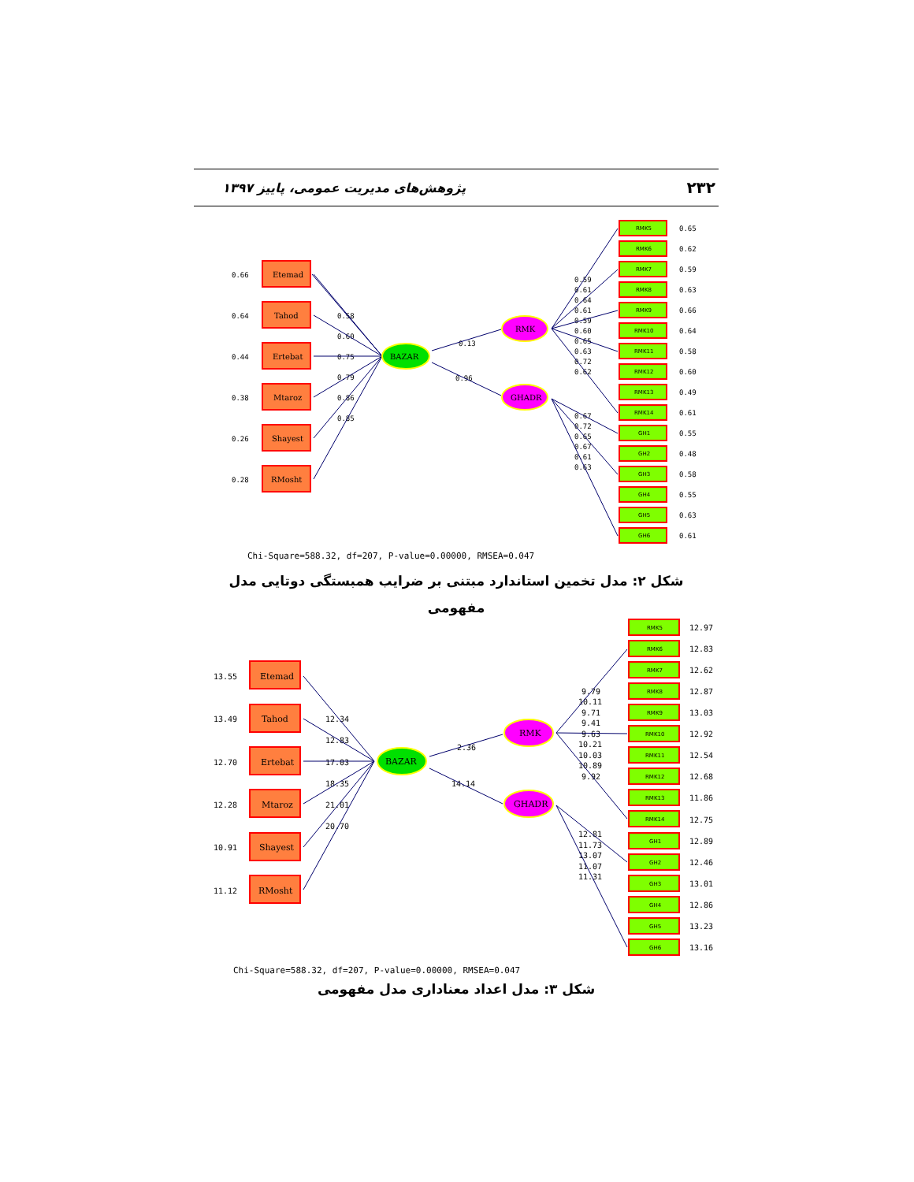۲۳۲ پژوهش‌های مدیریت عمومی، پاییز ۱۳۹۷
Etemad
Tahod
Ertebat
Mtaroz
Shayest
RMosht
0.66
0.64
0.44
0.38
0.26
0.28
0.58
0.60
0.75
0.79
0.86
0.85
0.13
0.96
BAZAR
RMK
GHADR
RMK5
RMK6
RMK7
RMK8
RMK9
RMK10
RMK11
RMK12
RMK13
RMK14
GH1
GH2
GH3
GH4
GH5
GH6
0.65
0.62
0.59
0.63
0.66
0.64
0.58
0.60
0.49
0.61
0.55
0.48
0.58
0.55
0.63
0.61
0.59
0.61
0.64
0.61
0.59
0.60
0.65
0.63
0.72
0.62
0.67
0.72
0.65
0.67
0.61
0.63
Chi-Square=588.32, df=207, P-value=0.00000, RMSEA=0.047
شکل ۲: مدل تخمین استاندارد مبتنی بر ضرایب همبستگی دوتایی مدل
مفهومی
Etemad
Tahod
Ertebat
Mtaroz
Shayest
RMosht
13.55
13.49
12.70
12.28
10.91
11.12
12.34
12.83
17.03
18.35
21.01
20.70
2.36
14.14
BAZAR
RMK
GHADR
RMK5
RMK6
RMK7
RMK8
RMK9
RMK10
RMK11
RMK12
RMK13
RMK14
GH1
GH2
GH3
GH4
GH5
GH6
12.97
12.83
12.62
12.87
13.03
12.92
12.54
12.68
11.86
12.75
12.89
12.46
13.01
12.86
13.23
13.16
9.79
10.11
9.71
9.41
9.63
10.21
10.03
10.89
9.92
12.81
11.73
13.07
11.07
11.31
Chi-Square=588.32, df=207, P-value=0.00000, RMSEA=0.047
شکل ۳: مدل اعداد معناداری مدل مفهومی